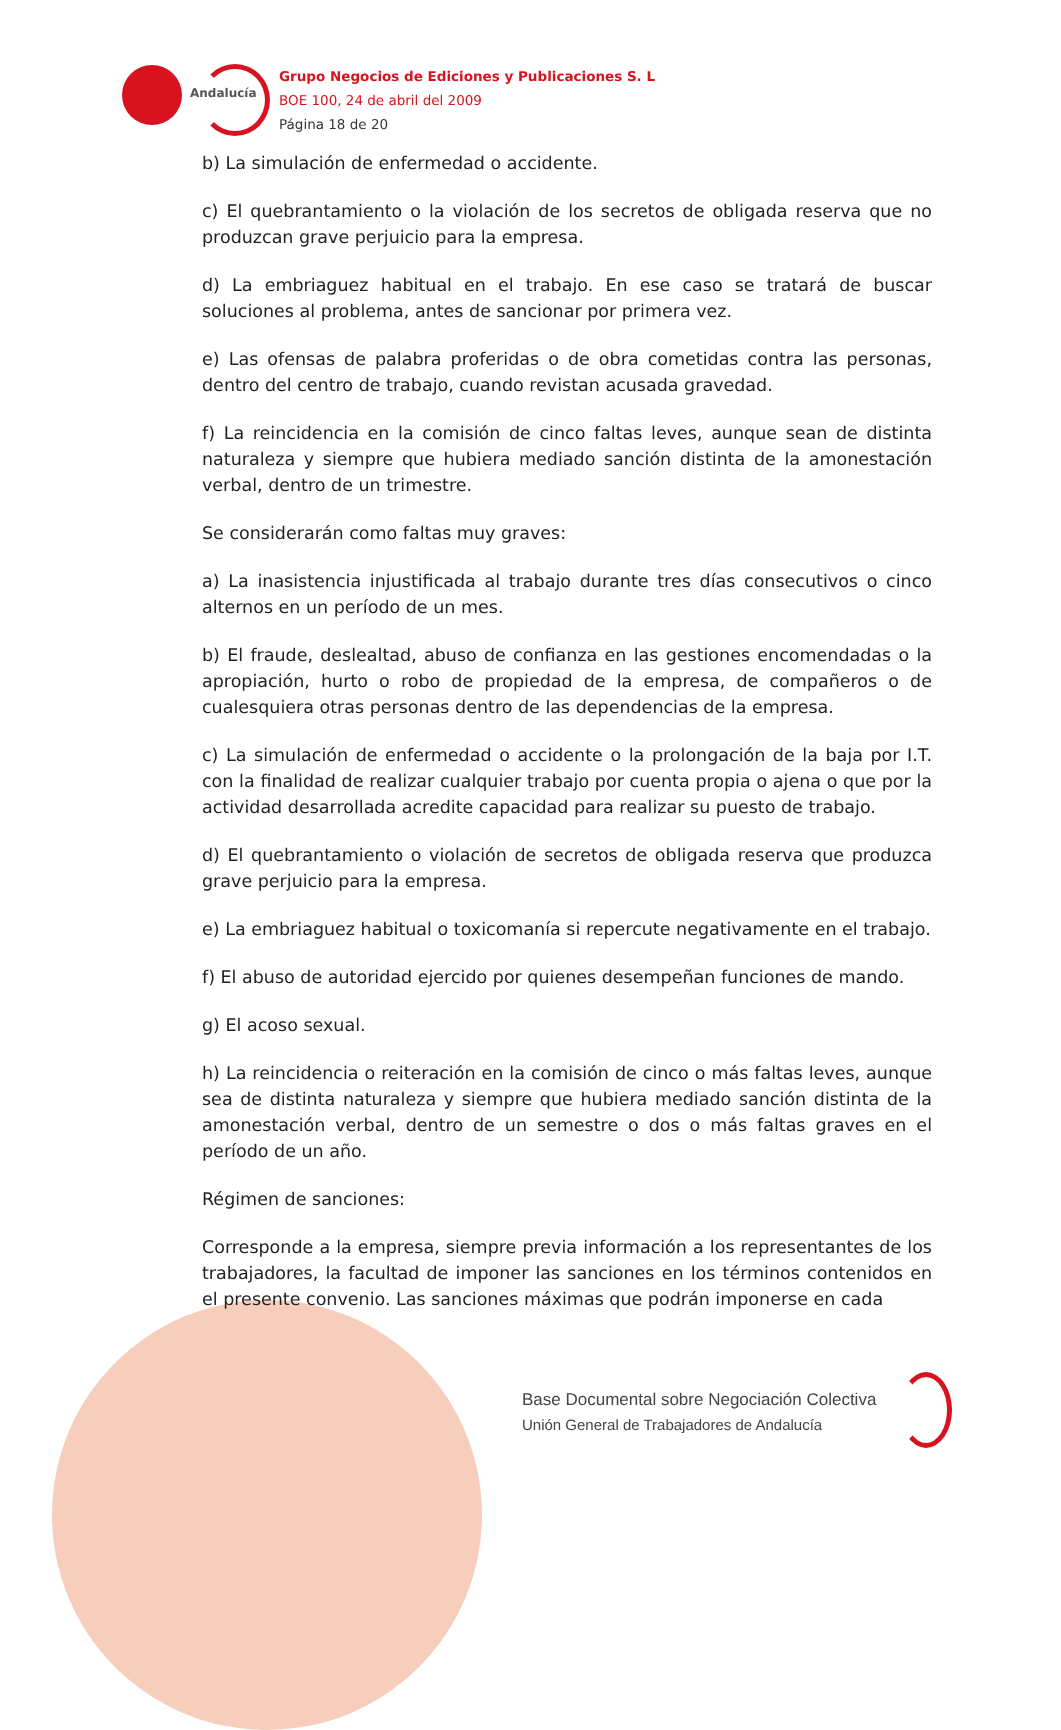Andalucía
Grupo Negocios de Ediciones y Publicaciones S. L
BOE 100, 24 de abril del 2009
Página 18 de 20
b) La simulación de enfermedad o accidente.
c) El quebrantamiento o la violación de los secretos de obligada reserva que no produzcan grave perjuicio para la empresa.
d) La embriaguez habitual en el trabajo. En ese caso se tratará de buscar soluciones al problema, antes de sancionar por primera vez.
e) Las ofensas de palabra proferidas o de obra cometidas contra las personas, dentro del centro de trabajo, cuando revistan acusada gravedad.
f) La reincidencia en la comisión de cinco faltas leves, aunque sean de distinta naturaleza y siempre que hubiera mediado sanción distinta de la amonestación verbal, dentro de un trimestre.
Se considerarán como faltas muy graves:
a) La inasistencia injustificada al trabajo durante tres días consecutivos o cinco alternos en un período de un mes.
b) El fraude, deslealtad, abuso de confianza en las gestiones encomendadas o la apropiación, hurto o robo de propiedad de la empresa, de compañeros o de cualesquiera otras personas dentro de las dependencias de la empresa.
c) La simulación de enfermedad o accidente o la prolongación de la baja por I.T. con la finalidad de realizar cualquier trabajo por cuenta propia o ajena o que por la actividad desarrollada acredite capacidad para realizar su puesto de trabajo.
d) El quebrantamiento o violación de secretos de obligada reserva que produzca grave perjuicio para la empresa.
e) La embriaguez habitual o toxicomanía si repercute negativamente en el trabajo.
f) El abuso de autoridad ejercido por quienes desempeñan funciones de mando.
g) El acoso sexual.
h) La reincidencia o reiteración en la comisión de cinco o más faltas leves, aunque sea de distinta naturaleza y siempre que hubiera mediado sanción distinta de la amonestación verbal, dentro de un semestre o dos o más faltas graves en el período de un año.
Régimen de sanciones:
Corresponde a la empresa, siempre previa información a los representantes de los trabajadores, la facultad de imponer las sanciones en los términos contenidos en el presente convenio. Las sanciones máximas que podrán imponerse en cada
Base Documental sobre Negociación Colectiva
Unión General de Trabajadores de Andalucía